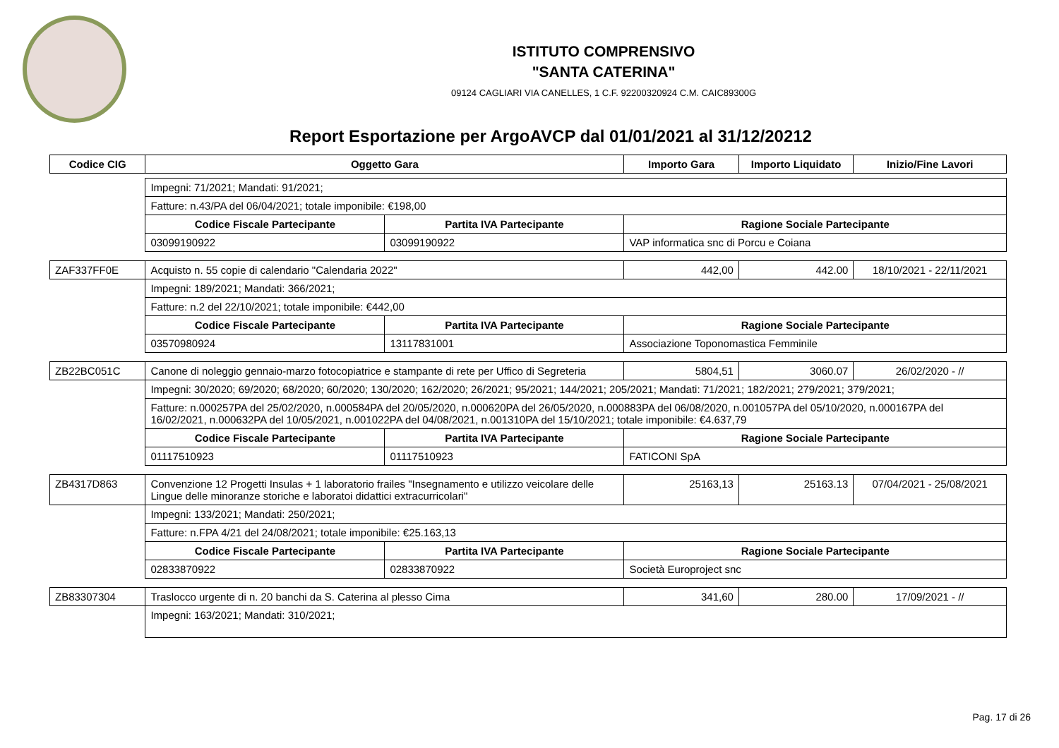ISTITUTO COMPRENSIVO
"SANTA CATERINA"
09124 CAGLIARI VIA CANELLES, 1 C.F. 92200320924 C.M. CAIC89300G
Report Esportazione per ArgoAVCP dal 01/01/2021 al 31/12/20212
| Codice CIG | Oggetto Gara | | Importo Gara | Importo Liquidato | Inizio/Fine Lavori |
| --- | --- | --- | --- | --- | --- |
| | Impegni: 71/2021; Mandati: 91/2021; | | | | |
| | Fatture: n.43/PA del 06/04/2021; totale imponibile: €198,00 | | | | |
| | Codice Fiscale Partecipante | Partita IVA Partecipante | Ragione Sociale Partecipante | | |
| | 03099190922 | 03099190922 | VAP informatica snc di Porcu e Coiana | | |
| ZAF337FF0E | Acquisto n. 55 copie di calendario "Calendaria 2022" | | 442,00 | 442.00 | 18/10/2021 - 22/11/2021 |
| | Impegni: 189/2021; Mandati: 366/2021; | | | | |
| | Fatture: n.2 del 22/10/2021; totale imponibile: €442,00 | | | | |
| | Codice Fiscale Partecipante | Partita IVA Partecipante | Ragione Sociale Partecipante | | |
| | 03570980924 | 13117831001 | Associazione Toponomastica Femminile | | |
| ZB22BC051C | Canone di noleggio gennaio-marzo fotocopiatrice e stampante di rete per Uffico di Segreteria | | 5804,51 | 3060.07 | 26/02/2020 - // |
| | Impegni: 30/2020; 69/2020; 68/2020; 60/2020; 130/2020; 162/2020; 26/2021; 95/2021; 144/2021; 205/2021; Mandati: 71/2021; 182/2021; 279/2021; 379/2021; | | | | |
| | Fatture: n.000257PA del 25/02/2020, n.000584PA del 20/05/2020, n.000620PA del 26/05/2020, n.000883PA del 06/08/2020, n.001057PA del 05/10/2020, n.000167PA del 16/02/2021, n.000632PA del 10/05/2021, n.001022PA del 04/08/2021, n.001310PA del 15/10/2021; totale imponibile: €4.637,79 | | | | |
| | Codice Fiscale Partecipante | Partita IVA Partecipante | Ragione Sociale Partecipante | | |
| | 01117510923 | 01117510923 | FATICONI SpA | | |
| ZB4317D863 | Convenzione 12 Progetti Insulas + 1 laboratorio frailes "Insegnamento e utilizzo veicolare delle Lingue delle minoranze storiche e laboratoi didattici extracurricolari" | | 25163,13 | 25163.13 | 07/04/2021 - 25/08/2021 |
| | Impegni: 133/2021; Mandati: 250/2021; | | | | |
| | Fatture: n.FPA 4/21 del 24/08/2021; totale imponibile: €25.163,13 | | | | |
| | Codice Fiscale Partecipante | Partita IVA Partecipante | Ragione Sociale Partecipante | | |
| | 02833870922 | 02833870922 | Società Europroject snc | | |
| ZB83307304 | Traslocco urgente di n. 20 banchi da S. Caterina al plesso Cima | | 341,60 | 280.00 | 17/09/2021 - // |
| | Impegni: 163/2021; Mandati: 310/2021; | | | | |
Pag. 17 di 26